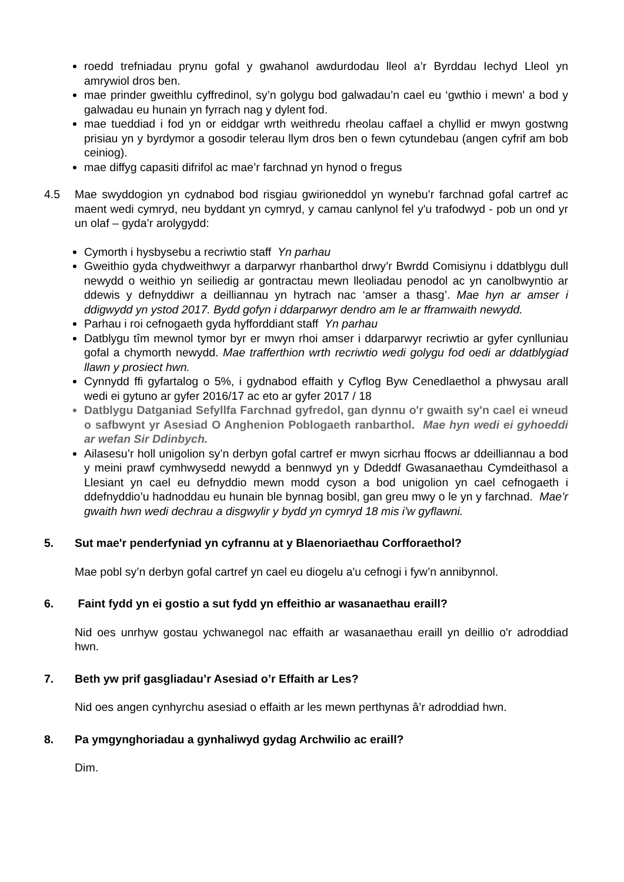roedd trefniadau prynu gofal y gwahanol awdurdodau lleol a’r Byrddau Iechyd Lleol yn amrywiol dros ben.
mae prinder gweithlu cyffredinol, sy’n golygu bod galwadau’n cael eu ‘gwthio i mewn' a bod y galwadau eu hunain yn fyrrach nag y dylent fod.
mae tueddiad i fod yn or eiddgar wrth weithredu rheolau caffael a chyllid er mwyn gostwng prisiau yn y byrdymor a gosodir telerau llym dros ben o fewn cytundebau (angen cyfrif am bob ceiniog).
mae diffyg capasiti difrifol ac mae’r farchnad yn hynod o fregus
4.5 Mae swyddogion yn cydnabod bod risgiau gwirioneddol yn wynebu’r farchnad gofal cartref ac maent wedi cymryd, neu byddant yn cymryd, y camau canlynol fel y'u trafodwyd - pob un ond yr un olaf – gyda’r arolygydd:
Cymorth i hysbysebu a recriwtio staff Yn parhau
Gweithio gyda chydweithwyr a darparwyr rhanbarthol drwy’r Bwrdd Comisiynu i ddatblygu dull newydd o weithio yn seiliedig ar gontractau mewn lleoliadau penodol ac yn canolbwyntio ar ddewis y defnyddiwr a deilliannau yn hytrach nac ‘amser a thasg’. Mae hyn ar amser i ddigwydd yn ystod 2017. Bydd gofyn i ddarparwyr dendro am le ar fframwaith newydd.
Parhau i roi cefnogaeth gyda hyfforddiant staff Yn parhau
Datblygu tîm mewnol tymor byr er mwyn rhoi amser i ddarparwyr recriwtio ar gyfer cynlluniau gofal a chymorth newydd. Mae trafferthion wrth recriwtio wedi golygu fod oedi ar ddatblygiad llawn y prosiect hwn.
Cynnydd ffi gyfartalog o 5%, i gydnabod effaith y Cyflog Byw Cenedlaethol a phwysau arall wedi ei gytuno ar gyfer 2016/17 ac eto ar gyfer 2017 / 18
Datblygu Datganiad Sefyllfa Farchnad gyfredol, gan dynnu o'r gwaith sy'n cael ei wneud o safbwynt yr Asesiad O Anghenion Poblogaeth ranbarthol. Mae hyn wedi ei gyhoeddi ar wefan Sir Ddinbych.
Ailasesu’r holl unigolion sy’n derbyn gofal cartref er mwyn sicrhau ffocws ar ddeilliannau a bod y meini prawf cymhwysedd newydd a bennwyd yn y Ddeddf Gwasanaethau Cymdeithasol a Llesiant yn cael eu defnyddio mewn modd cyson a bod unigolion yn cael cefnogaeth i ddefnyddio’u hadnoddau eu hunain ble bynnag bosibl, gan greu mwy o le yn y farchnad. Mae’r gwaith hwn wedi dechrau a disgwylir y bydd yn cymryd 18 mis i'w gyflawni.
5. Sut mae'r penderfyniad yn cyfrannu at y Blaenoriaethau Corfforaethol?
Mae pobl sy’n derbyn gofal cartref yn cael eu diogelu a'u cefnogi i fyw’n annibynnol.
6. Faint fydd yn ei gostio a sut fydd yn effeithio ar wasanaethau eraill?
Nid oes unrhyw gostau ychwanegol nac effaith ar wasanaethau eraill yn deillio o'r adroddiad hwn.
7. Beth yw prif gasgliadau’r Asesiad o’r Effaith ar Les?
Nid oes angen cynhyrchu asesiad o effaith ar les mewn perthynas â’r adroddiad hwn.
8. Pa ymgynghoriadau a gynhaliwyd gydag Archwilio ac eraill?
Dim.